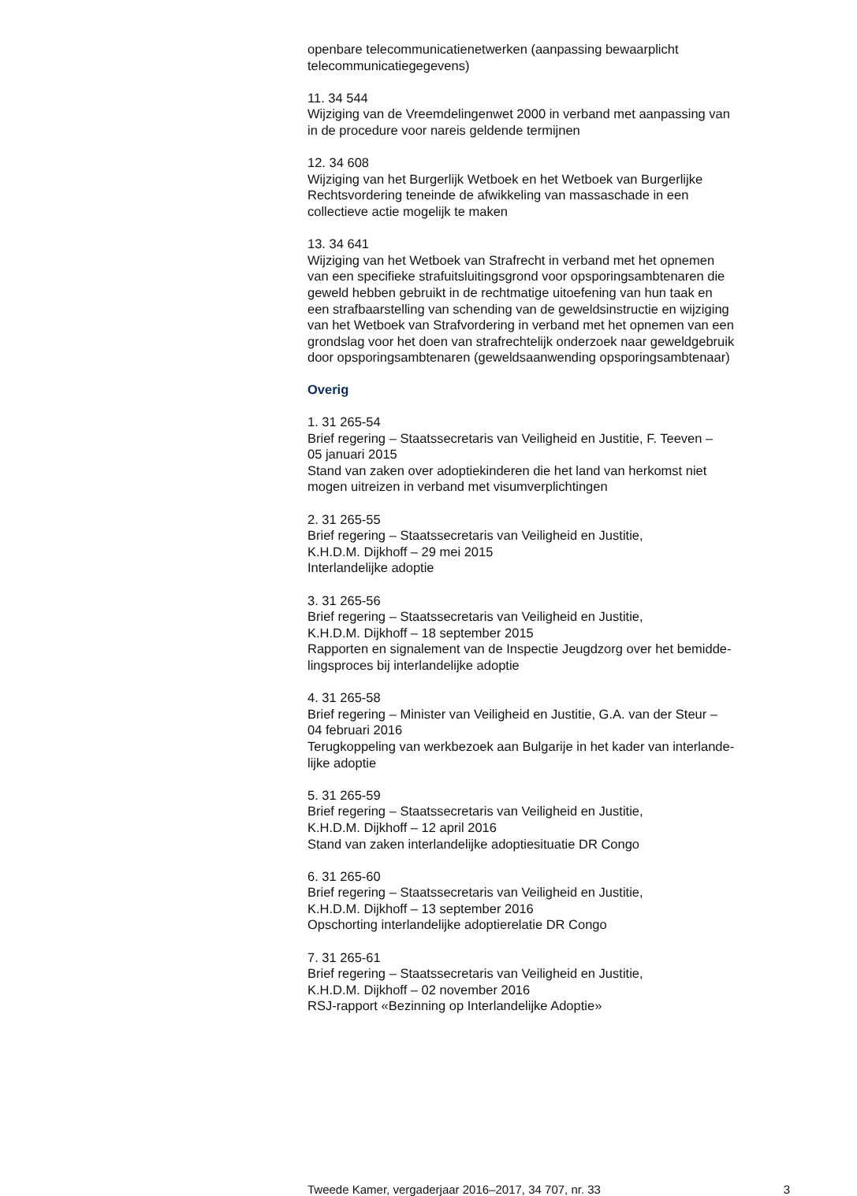openbare telecommunicatienetwerken (aanpassing bewaarplicht
telecommunicatiegegevens)
11. 34 544
Wijziging van de Vreemdelingenwet 2000 in verband met aanpassing van
in de procedure voor nareis geldende termijnen
12. 34 608
Wijziging van het Burgerlijk Wetboek en het Wetboek van Burgerlijke
Rechtsvordering teneinde de afwikkeling van massaschade in een
collectieve actie mogelijk te maken
13. 34 641
Wijziging van het Wetboek van Strafrecht in verband met het opnemen
van een specifieke strafuitsluitingsgrond voor opsporingsambtenaren die
geweld hebben gebruikt in de rechtmatige uitoefening van hun taak en
een strafbaarstelling van schending van de geweldsinstructie en wijziging
van het Wetboek van Strafvordering in verband met het opnemen van een
grondslag voor het doen van strafrechtelijk onderzoek naar geweldgebruik
door opsporingsambtenaren (geweldsaanwending opsporingsambtenaar)
Overig
1. 31 265-54
Brief regering – Staatssecretaris van Veiligheid en Justitie, F. Teeven –
05 januari 2015
Stand van zaken over adoptiekinderen die het land van herkomst niet
mogen uitreizen in verband met visumverplichtingen
2. 31 265-55
Brief regering – Staatssecretaris van Veiligheid en Justitie,
K.H.D.M. Dijkhoff – 29 mei 2015
Interlandelijke adoptie
3. 31 265-56
Brief regering – Staatssecretaris van Veiligheid en Justitie,
K.H.D.M. Dijkhoff – 18 september 2015
Rapporten en signalement van de Inspectie Jeugdzorg over het bemidde-
lingsproces bij interlandelijke adoptie
4. 31 265-58
Brief regering – Minister van Veiligheid en Justitie, G.A. van der Steur –
04 februari 2016
Terugkoppeling van werkbezoek aan Bulgarije in het kader van interlande-
lijke adoptie
5. 31 265-59
Brief regering – Staatssecretaris van Veiligheid en Justitie,
K.H.D.M. Dijkhoff – 12 april 2016
Stand van zaken interlandelijke adoptiesituatie DR Congo
6. 31 265-60
Brief regering – Staatssecretaris van Veiligheid en Justitie,
K.H.D.M. Dijkhoff – 13 september 2016
Opschorting interlandelijke adoptierelatie DR Congo
7. 31 265-61
Brief regering – Staatssecretaris van Veiligheid en Justitie,
K.H.D.M. Dijkhoff – 02 november 2016
RSJ-rapport «Bezinning op Interlandelijke Adoptie»
Tweede Kamer, vergaderjaar 2016–2017, 34 707, nr. 33 3